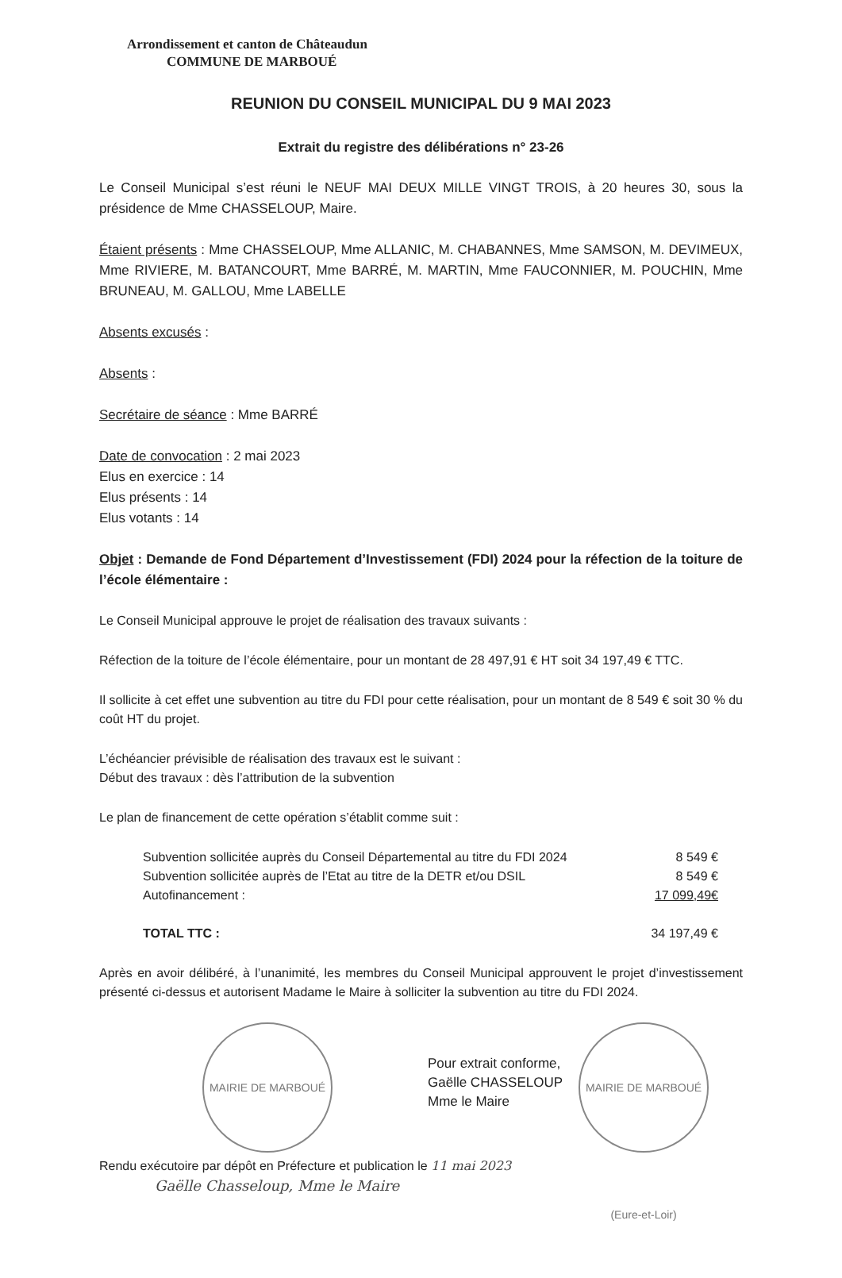Arrondissement et canton de Châteaudun
COMMUNE DE MARBOUÉ
REUNION DU CONSEIL MUNICIPAL DU 9 MAI 2023
Extrait du registre des délibérations n° 23-26
Le Conseil Municipal s’est réuni le NEUF MAI DEUX MILLE VINGT TROIS, à 20 heures 30, sous la présidence de Mme CHASSELOUP, Maire.
Étaient présents : Mme CHASSELOUP, Mme ALLANIC, M. CHABANNES, Mme SAMSON, M. DEVIMEUX, Mme RIVIERE, M. BATANCOURT, Mme BARRÉ, M. MARTIN, Mme FAUCONNIER, M. POUCHIN, Mme BRUNEAU, M. GALLOU, Mme LABELLE
Absents excusés :
Absents :
Secrétaire de séance : Mme BARRÉ
Date de convocation : 2 mai 2023
Elus en exercice : 14
Elus présents : 14
Elus votants : 14
Objet : Demande de Fond Département d’Investissement (FDI) 2024 pour la réfection de la toiture de l’école élémentaire :
Le Conseil Municipal approuve le projet de réalisation des travaux suivants :
Réfection de la toiture de l’école élémentaire, pour un montant de 28 497,91 € HT soit 34 197,49 € TTC.
Il sollicite à cet effet une subvention au titre du FDI pour cette réalisation, pour un montant de 8 549 € soit 30 % du coût HT du projet.
L’échéancier prévisible de réalisation des travaux est le suivant :
Début des travaux : dès l’attribution de la subvention
Le plan de financement de cette opération s’établit comme suit :
| Subvention sollicitée auprès du Conseil Départemental au titre du FDI 2024 | 8 549 € |
| Subvention sollicitée auprès de l’Etat au titre de la DETR et/ou DSIL | 8 549 € |
| Autofinancement : | 17 099,49€ |
| TOTAL TTC : | 34 197,49 € |
Après en avoir délibéré, à l’unanimité, les membres du Conseil Municipal approuvent le projet d’investissement présenté ci-dessus et autorisent Madame le Maire à solliciter la subvention au titre du FDI 2024.
MAIRIE DE MARBOUÉ
Pour extrait conforme,
Gaëlle CHASSELOUP
Mme le Maire
MAIRIE DE MARBOUÉ (Eure-et-Loir)
Rendu exécutoire par dépôt en Préfecture et publication le 11 mai 2023
Gaëlle Chasseloup, Mme le Maire